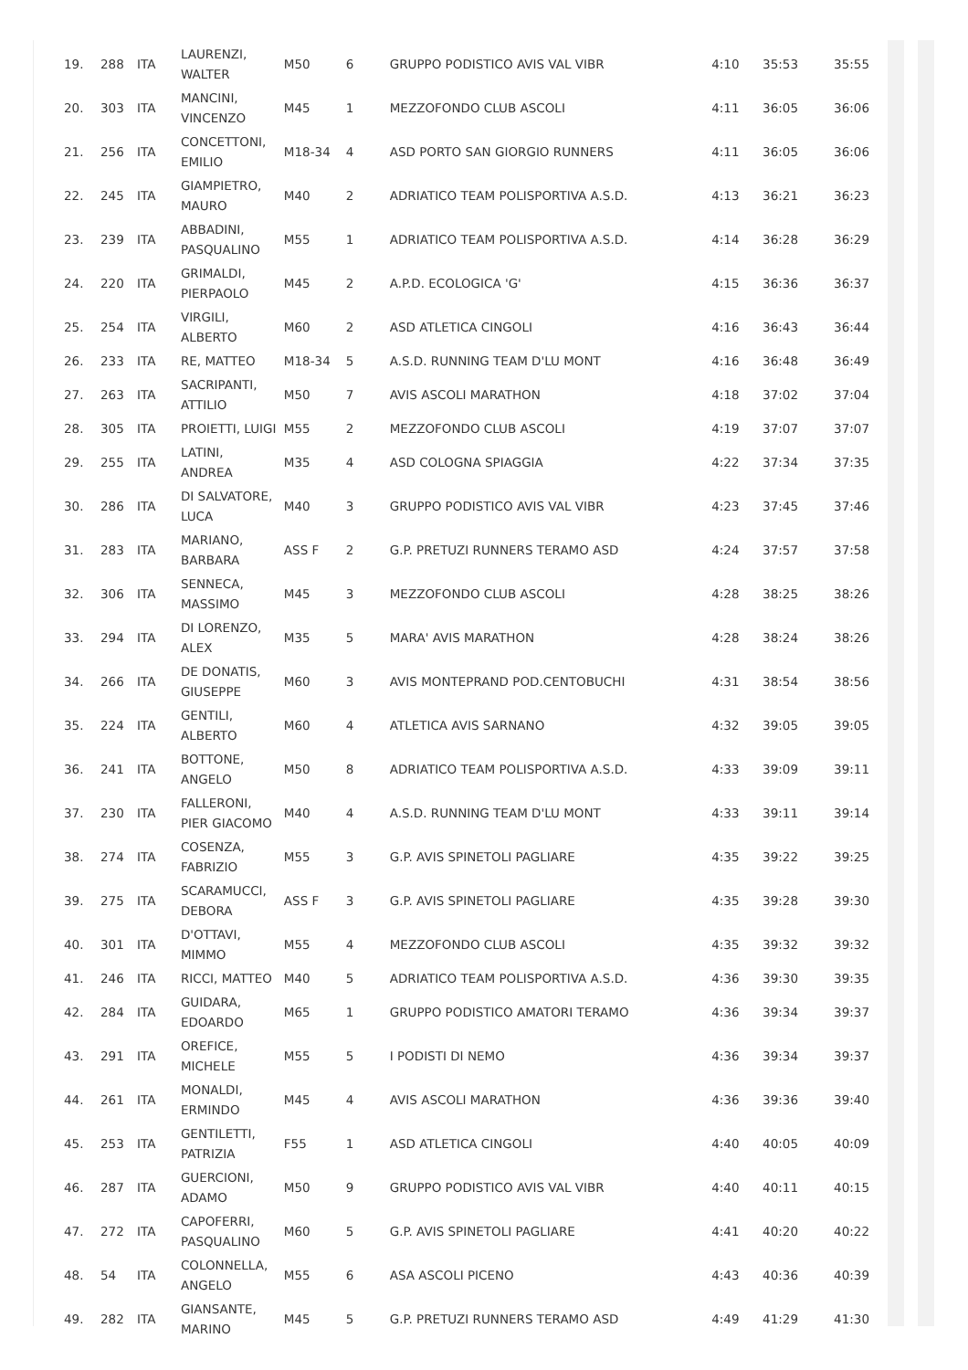| 19. | 288 | ITA | LAURENZI, WALTER | M50 | 6 | GRUPPO PODISTICO AVIS VAL VIBR | 4:10 | 35:53 | 35:55 |
| 20. | 303 | ITA | MANCINI, VINCENZO | M45 | 1 | MEZZOFONDO CLUB ASCOLI | 4:11 | 36:05 | 36:06 |
| 21. | 256 | ITA | CONCETTONI, EMILIO | M18-34 | 4 | ASD PORTO SAN GIORGIO RUNNERS | 4:11 | 36:05 | 36:06 |
| 22. | 245 | ITA | GIAMPIETRO, MAURO | M40 | 2 | ADRIATICO TEAM POLISPORTIVA A.S.D. | 4:13 | 36:21 | 36:23 |
| 23. | 239 | ITA | ABBADINI, PASQUALINO | M55 | 1 | ADRIATICO TEAM POLISPORTIVA A.S.D. | 4:14 | 36:28 | 36:29 |
| 24. | 220 | ITA | GRIMALDI, PIERPAOLO | M45 | 2 | A.P.D. ECOLOGICA 'G' | 4:15 | 36:36 | 36:37 |
| 25. | 254 | ITA | VIRGILI, ALBERTO | M60 | 2 | ASD ATLETICA CINGOLI | 4:16 | 36:43 | 36:44 |
| 26. | 233 | ITA | RE, MATTEO | M18-34 | 5 | A.S.D. RUNNING TEAM D'LU MONT | 4:16 | 36:48 | 36:49 |
| 27. | 263 | ITA | SACRIPANTI, ATTILIO | M50 | 7 | AVIS ASCOLI MARATHON | 4:18 | 37:02 | 37:04 |
| 28. | 305 | ITA | PROIETTI, LUIGI | M55 | 2 | MEZZOFONDO CLUB ASCOLI | 4:19 | 37:07 | 37:07 |
| 29. | 255 | ITA | LATINI, ANDREA | M35 | 4 | ASD COLOGNA SPIAGGIA | 4:22 | 37:34 | 37:35 |
| 30. | 286 | ITA | DI SALVATORE, LUCA | M40 | 3 | GRUPPO PODISTICO AVIS VAL VIBR | 4:23 | 37:45 | 37:46 |
| 31. | 283 | ITA | MARIANO, BARBARA | ASS F | 2 | G.P. PRETUZI RUNNERS TERAMO ASD | 4:24 | 37:57 | 37:58 |
| 32. | 306 | ITA | SENNECA, MASSIMO | M45 | 3 | MEZZOFONDO CLUB ASCOLI | 4:28 | 38:25 | 38:26 |
| 33. | 294 | ITA | DI LORENZO, ALEX | M35 | 5 | MARA' AVIS MARATHON | 4:28 | 38:24 | 38:26 |
| 34. | 266 | ITA | DE DONATIS, GIUSEPPE | M60 | 3 | AVIS MONTEPRAND POD.CENTOBUCHI | 4:31 | 38:54 | 38:56 |
| 35. | 224 | ITA | GENTILI, ALBERTO | M60 | 4 | ATLETICA AVIS SARNANO | 4:32 | 39:05 | 39:05 |
| 36. | 241 | ITA | BOTTONE, ANGELO | M50 | 8 | ADRIATICO TEAM POLISPORTIVA A.S.D. | 4:33 | 39:09 | 39:11 |
| 37. | 230 | ITA | FALLERONI, PIER GIACOMO | M40 | 4 | A.S.D. RUNNING TEAM D'LU MONT | 4:33 | 39:11 | 39:14 |
| 38. | 274 | ITA | COSENZA, FABRIZIO | M55 | 3 | G.P. AVIS SPINETOLI PAGLIARE | 4:35 | 39:22 | 39:25 |
| 39. | 275 | ITA | SCARAMUCCI, DEBORA | ASS F | 3 | G.P. AVIS SPINETOLI PAGLIARE | 4:35 | 39:28 | 39:30 |
| 40. | 301 | ITA | D'OTTAVI, MIMMO | M55 | 4 | MEZZOFONDO CLUB ASCOLI | 4:35 | 39:32 | 39:32 |
| 41. | 246 | ITA | RICCI, MATTEO | M40 | 5 | ADRIATICO TEAM POLISPORTIVA A.S.D. | 4:36 | 39:30 | 39:35 |
| 42. | 284 | ITA | GUIDARA, EDOARDO | M65 | 1 | GRUPPO PODISTICO AMATORI TERAMO | 4:36 | 39:34 | 39:37 |
| 43. | 291 | ITA | OREFICE, MICHELE | M55 | 5 | I PODISTI DI NEMO | 4:36 | 39:34 | 39:37 |
| 44. | 261 | ITA | MONALDI, ERMINDO | M45 | 4 | AVIS ASCOLI MARATHON | 4:36 | 39:36 | 39:40 |
| 45. | 253 | ITA | GENTILETTI, PATRIZIA | F55 | 1 | ASD ATLETICA CINGOLI | 4:40 | 40:05 | 40:09 |
| 46. | 287 | ITA | GUERCIONI, ADAMO | M50 | 9 | GRUPPO PODISTICO AVIS VAL VIBR | 4:40 | 40:11 | 40:15 |
| 47. | 272 | ITA | CAPOFERRI, PASQUALINO | M60 | 5 | G.P. AVIS SPINETOLI PAGLIARE | 4:41 | 40:20 | 40:22 |
| 48. | 54 | ITA | COLONNELLA, ANGELO | M55 | 6 | ASA ASCOLI PICENO | 4:43 | 40:36 | 40:39 |
| 49. | 282 | ITA | GIANSANTE, MARINO | M45 | 5 | G.P. PRETUZI RUNNERS TERAMO ASD | 4:49 | 41:29 | 41:30 |